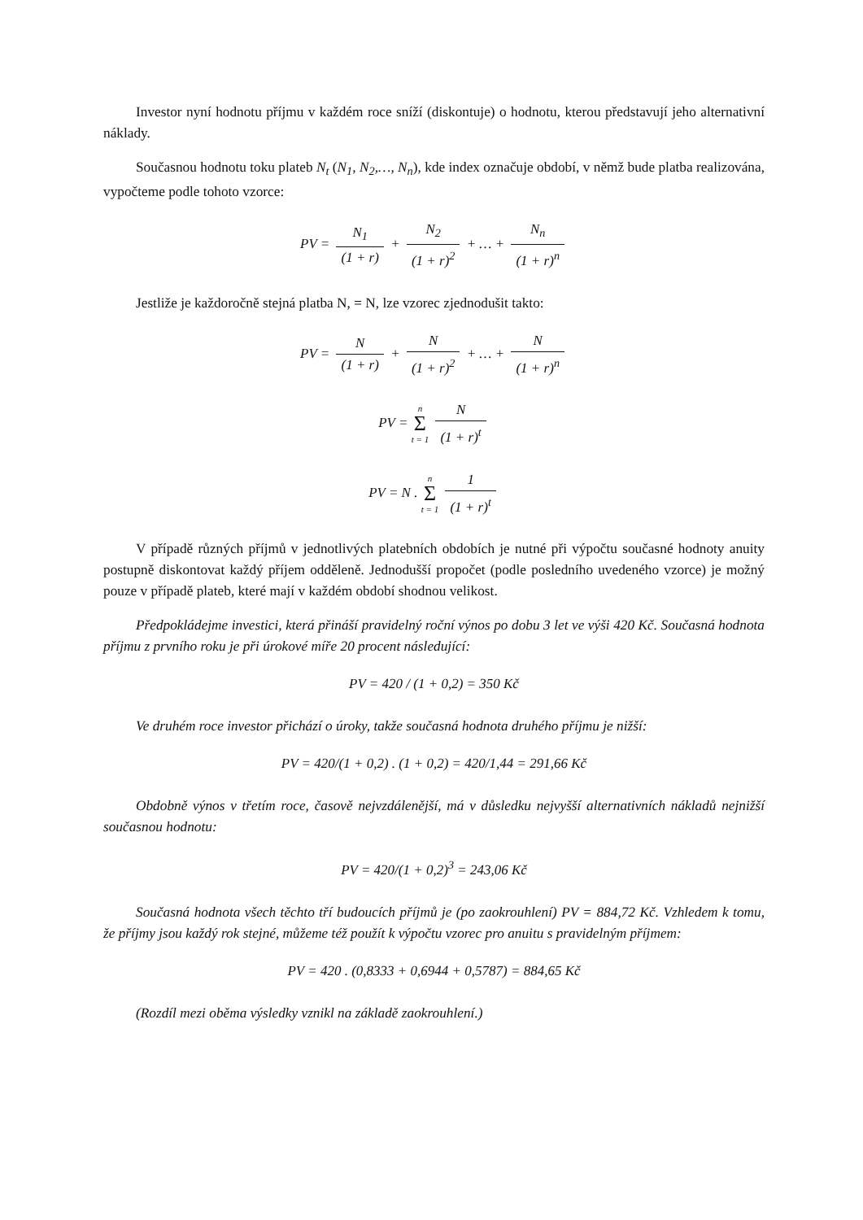Investor nyní hodnotu příjmu v každém roce sníží (diskontuje) o hodnotu, kterou představují jeho alternativní náklady.
Současnou hodnotu toku plateb N<sub>t</sub> (N<sub>1</sub>, N<sub>2</sub>,…, N<sub>n</sub>), kde index označuje období, v němž bude platba realizována, vypočteme podle tohoto vzorce:
PV = N<sub>1</sub> (1 + r) + N<sub>2</sub> (1 + r)<sup>2</sup> + … + N<sub>n</sub> (1 + r)<sup>n</sup>
Jestliže je každoročně stejná platba N, = N, lze vzorec zjednodušit takto:
PV = N (1 + r) + N (1 + r)<sup>2</sup> + … + N (1 + r)<sup>n</sup>
PV = n Σ t = 1 N (1 + r)<sup>t</sup>
PV = N . n Σ t = 1 1 (1 + r)<sup>t</sup>
V případě různých příjmů v jednotlivých platebních obdobích je nutné při výpočtu současné hodnoty anuity postupně diskontovat každý příjem odděleně. Jednodušší propočet (podle posledního uvedeného vzorce) je možný pouze v případě plateb, které mají v každém období shodnou velikost.
Předpokládejme investici, která přináší pravidelný roční výnos po dobu 3 let ve výši 420 Kč. Současná hodnota příjmu z prvního roku je při úrokové míře 20 procent následující:
PV = 420 / (1 + 0,2) = 350 Kč
Ve druhém roce investor přichází o úroky, takže současná hodnota druhého příjmu je nižší:
PV = 420/(1 + 0,2) . (1 + 0,2) = 420/1,44 = 291,66 Kč
Obdobně výnos v třetím roce, časově nejvzdálenější, má v důsledku nejvyšší alternativních nákladů nejnižší současnou hodnotu:
PV = 420/(1 + 0,2)<sup>3</sup> = 243,06 Kč
Současná hodnota všech těchto tří budoucích příjmů je (po zaokrouhlení) PV = 884,72 Kč. Vzhledem k tomu, že příjmy jsou každý rok stejné, můžeme též použít k výpočtu vzorec pro anuitu s pravidelným příjmem:
PV = 420 . (0,8333 + 0,6944 + 0,5787) = 884,65 Kč
(Rozdíl mezi oběma výsledky vznikl na základě zaokrouhlení.)